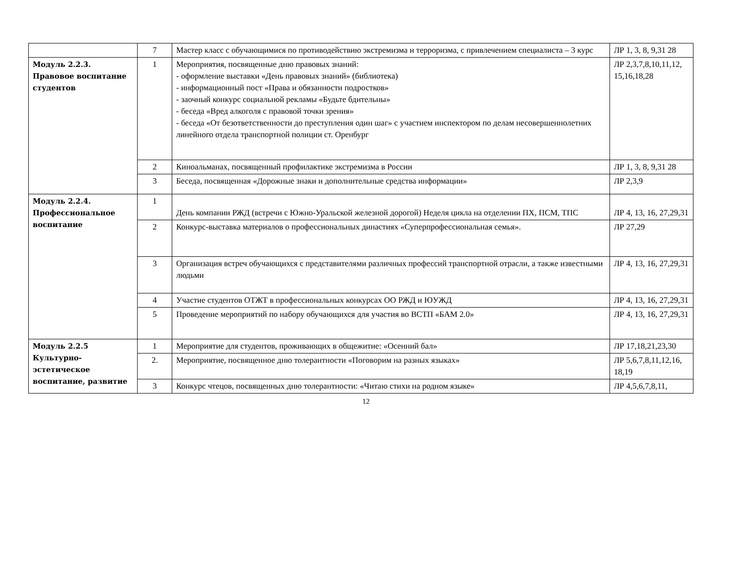| | 7 | Мастер класс с обучающимися по противодействию экстремизма и терроризма, с привлечением специалиста – 3 курс | ЛР 1, 3, 8, 9,31 28 |
| Модуль 2.2.3. Правовое воспитание студентов | 1 | Мероприятия, посвященные дню правовых знаний: - оформление выставки «День правовых знаний» (библиотека) - информационный пост «Права и обязанности подростков» - заочный конкурс социальной рекламы «Будьте бдительны» - беседа «Вред алкоголя с правовой точки зрения» - беседа «От безответственности до преступления один шаг» с участием инспектором по делам несовершеннолетних линейного отдела транспортной полиции ст. Оренбург | ЛР 2,3,7,8,10,11,12, 15,16,18,28 |
| | 2 | Киноальманах, посвященный профилактике экстремизма в России | ЛР 1, 3, 8, 9,31 28 |
| | 3 | Беседа, посвященная «Дорожные знаки и дополнительные средства информации» | ЛР 2,3,9 |
| Модуль 2.2.4. Профессиональное воспитание | 1 | День компании РЖД (встречи с Южно-Уральской железной дорогой) Неделя цикла на отделении ПХ, ПСМ, ТПС | ЛР 4, 13, 16, 27,29,31 |
| | 2 | Конкурс-выставка материалов о профессиональных династиях «Суперпрофессиональная семья». | ЛР 27,29 |
| | 3 | Организация встреч обучающихся с представителями различных профессий транспортной отрасли, а также известными людьми | ЛР 4, 13, 16, 27,29,31 |
| | 4 | Участие студентов ОТЖТ в профессиональных конкурсах ОО РЖД и ЮУЖД | ЛР 4, 13, 16, 27,29,31 |
| | 5 | Проведение мероприятий по набору обучающихся для участия во ВСТП «БАМ 2.0» | ЛР 4, 13, 16, 27,29,31 |
| Модуль 2.2.5 Культурно-эстетическое воспитание, развитие | 1 | Мероприятие для студентов, проживающих в общежитие: «Осенний бал» | ЛР 17,18,21,23,30 |
| | 2. | Мероприятие, посвященное дню толерантности «Поговорим на разных языках» | ЛР 5,6,7,8,11,12,16, 18,19 |
| | 3 | Конкурс чтецов, посвященных дню толерантности: «Читаю стихи на родном языке» | ЛР 4,5,6,7,8,11, |
12